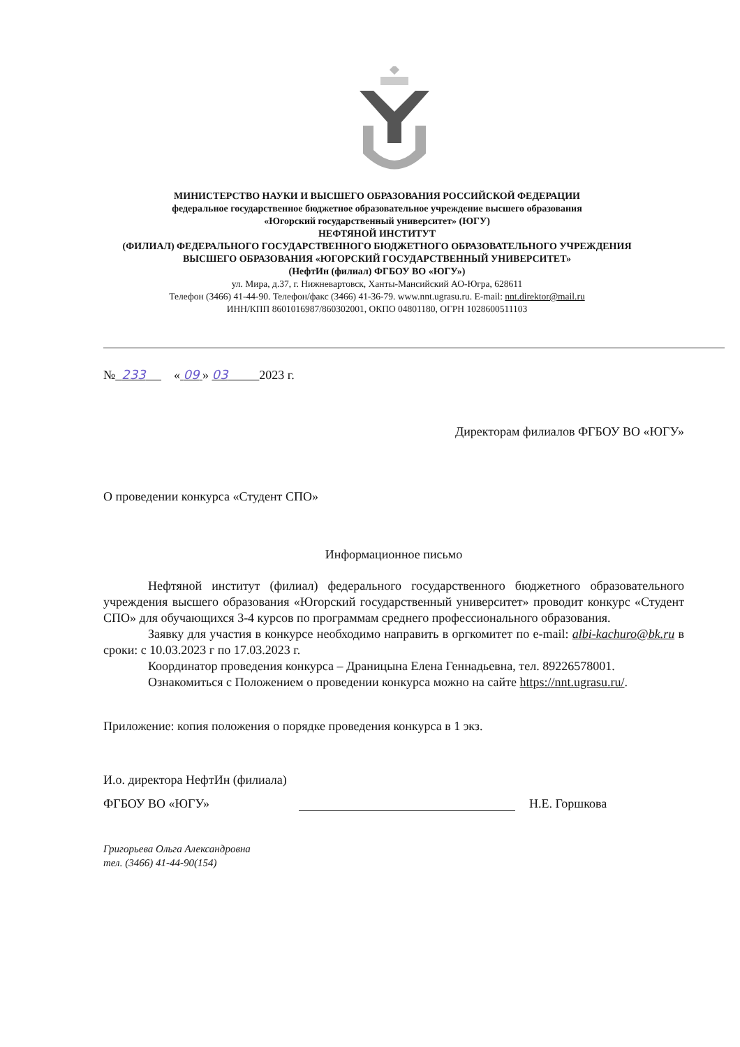МИНИСТЕРСТВО НАУКИ И ВЫСШЕГО ОБРАЗОВАНИЯ РОССИЙСКОЙ ФЕДЕРАЦИИ
федеральное государственное бюджетное образовательное учреждение высшего образования
«Югорский государственный университет» (ЮГУ)
НЕФТЯНОЙ ИНСТИТУТ
(ФИЛИАЛ) ФЕДЕРАЛЬНОГО ГОСУДАРСТВЕННОГО БЮДЖЕТНОГО ОБРАЗОВАТЕЛЬНОГО УЧРЕЖДЕНИЯ
ВЫСШЕГО ОБРАЗОВАНИЯ «ЮГОРСКИЙ ГОСУДАРСТВЕННЫЙ УНИВЕРСИТЕТ»
(НефтИн (филиал) ФГБОУ ВО «ЮГУ»)
ул. Мира, д.37, г. Нижневартовск, Ханты-Мансийский АО-Югра, 628611
Телефон (3466) 41-44-90. Телефон/факс (3466) 41-36-79. www.nnt.ugrasu.ru. E-mail: nnt.direktor@mail.ru
ИНН/КПП 8601016987/860302001, ОКПО 04801180, ОГРН 1028600511103
№ 233 « 09 » 03 2023 г.
Директорам филиалов ФГБОУ ВО «ЮГУ»
О проведении конкурса «Студент СПО»
Информационное письмо
Нефтяной институт (филиал) федерального государственного бюджетного образовательного учреждения высшего образования «Югорский государственный университет» проводит конкурс «Студент СПО» для обучающихся 3-4 курсов по программам среднего профессионального образования.
Заявку для участия в конкурсе необходимо направить в оргкомитет по e-mail: albi-kachuro@bk.ru в сроки: с 10.03.2023 г по 17.03.2023 г.
Координатор проведения конкурса – Драницына Елена Геннадьевна, тел. 89226578001.
Ознакомиться с Положением о проведении конкурса можно на сайте https://nnt.ugrasu.ru/.
Приложение: копия положения о порядке проведения конкурса в 1 экз.
И.о. директора НефтИн (филиала)
ФГБОУ ВО «ЮГУ»
Н.Е. Горшкова
Григорьева Ольга Александровна
тел. (3466) 41-44-90(154)